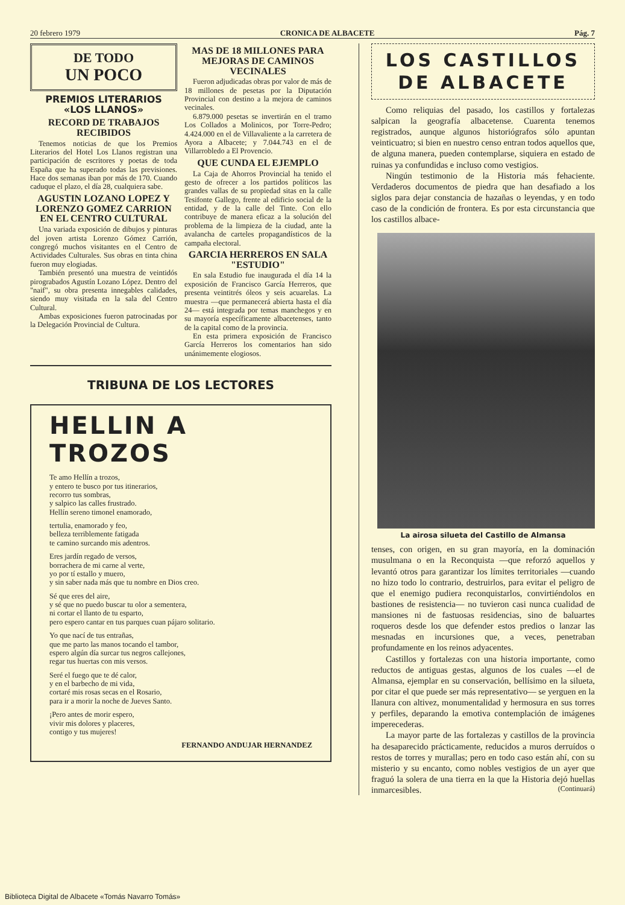20 febrero 1979 CRONICA DE ALBACETE Pág. 7
DE TODO
UN POCO
PREMIOS LITERARIOS
«LOS LLANOS»
RECORD DE TRABAJOS RECIBIDOS
Tenemos noticias de que los Premios Literarios del Hotel Los Llanos registran una participación de escritores y poetas de toda España que ha superado todas las previsiones. Hace dos semanas iban por más de 170. Cuando caduque el plazo, el día 28, cualquiera sabe.
AGUSTIN LOZANO LOPEZ Y LORENZO GOMEZ CARRION EN EL CENTRO CULTURAL
Una variada exposición de dibujos y pinturas del joven artista Lorenzo Gómez Carrión, congregó muchos visitantes en el Centro de Actividades Culturales. Sus obras en tinta china fueron muy elogiadas.
También presentó una muestra de veintidós pirograbados Agustín Lozano López. Dentro del "naif", su obra presenta innegables calidades, siendo muy visitada en la sala del Centro Cultural.
Ambas exposiciones fueron patrocinadas por la Delegación Provincial de Cultura.
MAS DE 18 MILLONES PARA MEJORAS DE CAMINOS VECINALES
Fueron adjudicadas obras por valor de más de 18 millones de pesetas por la Diputación Provincial con destino a la mejora de caminos vecinales.
6.879.000 pesetas se invertirán en el tramo Los Collados a Molinicos, por Torre-Pedro; 4.424.000 en el de Villavaliente a la carretera de Ayora a Albacete; y 7.044.743 en el de Villarrobledo a El Provencio.
QUE CUNDA EL EJEMPLO
La Caja de Ahorros Provincial ha tenido el gesto de ofrecer a los partidos políticos las grandes vallas de su propiedad sitas en la calle Tesifonte Gallego, frente al edificio social de la entidad, y de la calle del Tinte. Con ello contribuye de manera eficaz a la solución del problema de la limpieza de la ciudad, ante la avalancha de carteles propagandísticos de la campaña electoral.
GARCIA HERREROS EN SALA "ESTUDIO"
En sala Estudio fue inaugurada el día 14 la exposición de Francisco García Herreros, que presenta veintitrés óleos y seis acuarelas. La muestra —que permanecerá abierta hasta el día 24— está integrada por temas manchegos y en su mayoría específicamente albacetenses, tanto de la capital como de la provincia.
En esta primera exposición de Francisco García Herreros los comentarios han sido unánimemente elogiosos.
TRIBUNA DE LOS LECTORES
HELLIN A TROZOS
Te amo Hellín a trozos,
y entero te busco por tus itinerarios,
recorro tus sombras,
y salpico las calles frustrado.
Hellín sereno timonel enamorado,
tertulia, enamorado y feo,
belleza terriblemente fatigada
te camino surcando mis adentros.
Eres jardín regado de versos,
borrachera de mi carne al verte,
yo por tí estallo y muero,
y sin saber nada más que tu nombre en Dios creo.
Sé que eres del aire,
y sé que no puedo buscar tu olor a sementera,
ni cortar el llanto de tu esparto,
pero espero cantar en tus parques cuan pájaro solitario.
Yo que nací de tus entrañas,
que me parto las manos tocando el tambor,
espero algún día surcar tus negros callejones,
regar tus huertas con mis versos.
Seré el fuego que te dé calor,
y en el barbecho de mi vida,
cortaré mis rosas secas en el Rosario,
para ir a morir la noche de Jueves Santo.
¡Pero antes de morir espero,
vivir mis dolores y placeres,
contigo y tus mujeres!
FERNANDO ANDUJAR HERNANDEZ
LOS CASTILLOS
DE ALBACETE
Como reliquias del pasado, los castillos y fortalezas salpican la geografía albacetense. Cuarenta tenemos registrados, aunque algunos historiógrafos sólo apuntan veinticuatro; si bien en nuestro censo entran todos aquellos que, de alguna manera, pueden contemplarse, siquiera en estado de ruinas ya confundidas e incluso como vestigios.
Ningún testimonio de la Historia más fehaciente. Verdaderos documentos de piedra que han desafiado a los siglos para dejar constancia de hazañas o leyendas, y en todo caso de la condición de frontera. Es por esta circunstancia que los castillos albace-
La airosa silueta del Castillo de Almansa
tenses, con origen, en su gran mayoría, en la dominación musulmana o en la Reconquista —que reforzó aquellos y levantó otros para garantizar los límites territoriales —cuando no hizo todo lo contrario, destruirlos, para evitar el peligro de que el enemigo pudiera reconquistarlos, convirtiéndolos en bastiones de resistencia— no tuvieron casi nunca cualidad de mansiones ni de fastuosas residencias, sino de baluartes roqueros desde los que defender estos predios o lanzar las mesnadas en incursiones que, a veces, penetraban profundamente en los reinos adyacentes.
Castillos y fortalezas con una historia importante, como reductos de antiguas gestas, algunos de los cuales —el de Almansa, ejemplar en su conservación, bellísimo en la silueta, por citar el que puede ser más representativo— se yerguen en la llanura con altivez, monumentalidad y hermosura en sus torres y perfiles, deparando la emotiva contemplación de imágenes imperecederas.
La mayor parte de las fortalezas y castillos de la provincia ha desaparecido prácticamente, reducidos a muros derruídos o restos de torres y murallas; pero en todo caso están ahí, con su misterio y su encanto, como nobles vestigios de un ayer que fraguó la solera de una tierra en la que la Historia dejó huellas inmarcesibles. (Continuará)
Biblioteca Digital de Albacete «Tomás Navarro Tomás»